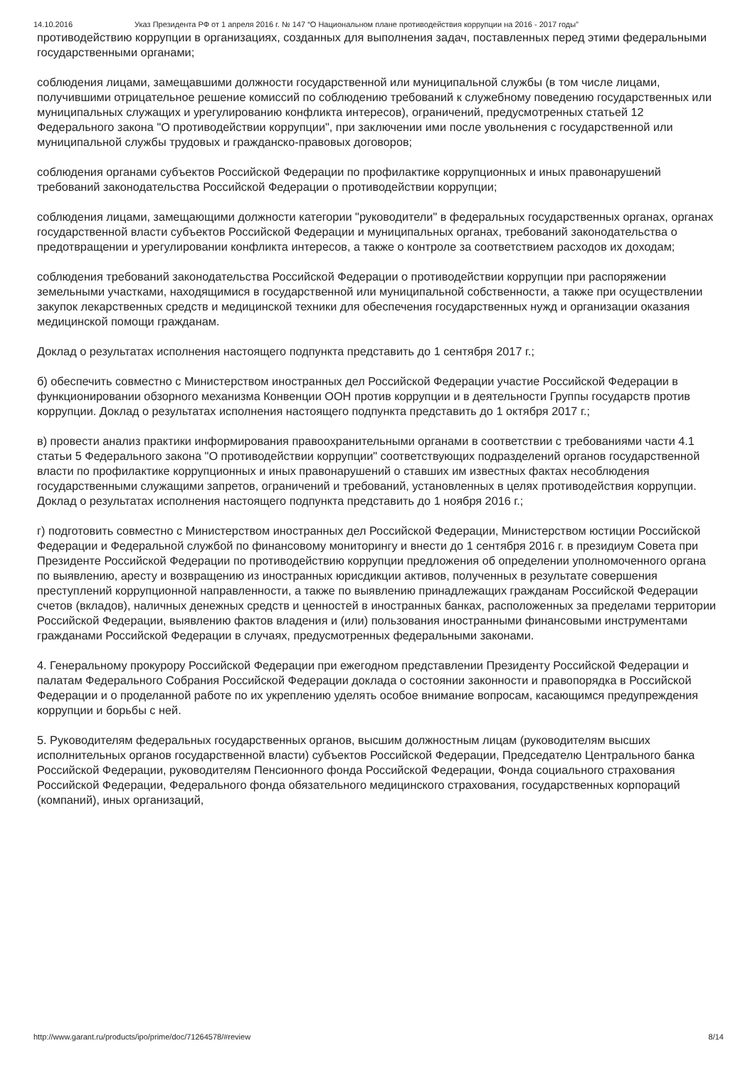14.10.2016 Указ Президента РФ от 1 апреля 2016 г. № 147 “О Национальном плане противодействия коррупции на 2016 - 2017 годы”
противодействию коррупции в организациях, созданных для выполнения задач, поставленных перед этими федеральными государственными органами;
соблюдения лицами, замещавшими должности государственной или муниципальной службы (в том числе лицами, получившими отрицательное решение комиссий по соблюдению требований к служебному поведению государственных или муниципальных служащих и урегулированию конфликта интересов), ограничений, предусмотренных статьей 12 Федерального закона "О противодействии коррупции", при заключении ими после увольнения с государственной или муниципальной службы трудовых и гражданско-правовых договоров;
соблюдения органами субъектов Российской Федерации по профилактике коррупционных и иных правонарушений требований законодательства Российской Федерации о противодействии коррупции;
соблюдения лицами, замещающими должности категории "руководители" в федеральных государственных органах, органах государственной власти субъектов Российской Федерации и муниципальных органах, требований законодательства о предотвращении и урегулировании конфликта интересов, а также о контроле за соответствием расходов их доходам;
соблюдения требований законодательства Российской Федерации о противодействии коррупции при распоряжении земельными участками, находящимися в государственной или муниципальной собственности, а также при осуществлении закупок лекарственных средств и медицинской техники для обеспечения государственных нужд и организации оказания медицинской помощи гражданам.
Доклад о результатах исполнения настоящего подпункта представить до 1 сентября 2017 г.;
б) обеспечить совместно с Министерством иностранных дел Российской Федерации участие Российской Федерации в функционировании обзорного механизма Конвенции ООН против коррупции и в деятельности Группы государств против коррупции. Доклад о результатах исполнения настоящего подпункта представить до 1 октября 2017 г.;
в) провести анализ практики информирования правоохранительными органами в соответствии с требованиями части 4.1 статьи 5 Федерального закона "О противодействии коррупции" соответствующих подразделений органов государственной власти по профилактике коррупционных и иных правонарушений о ставших им известных фактах несоблюдения государственными служащими запретов, ограничений и требований, установленных в целях противодействия коррупции. Доклад о результатах исполнения настоящего подпункта представить до 1 ноября 2016 г.;
г) подготовить совместно с Министерством иностранных дел Российской Федерации, Министерством юстиции Российской Федерации и Федеральной службой по финансовому мониторингу и внести до 1 сентября 2016 г. в президиум Совета при Президенте Российской Федерации по противодействию коррупции предложения об определении уполномоченного органа по выявлению, аресту и возвращению из иностранных юрисдикции активов, полученных в результате совершения преступлений коррупционной направленности, а также по выявлению принадлежащих гражданам Российской Федерации счетов (вкладов), наличных денежных средств и ценностей в иностранных банках, расположенных за пределами территории Российской Федерации, выявлению фактов владения и (или) пользования иностранными финансовыми инструментами гражданами Российской Федерации в случаях, предусмотренных федеральными законами.
4. Генеральному прокурору Российской Федерации при ежегодном представлении Президенту Российской Федерации и палатам Федерального Собрания Российской Федерации доклада о состоянии законности и правопорядка в Российской Федерации и о проделанной работе по их укреплению уделять особое внимание вопросам, касающимся предупреждения коррупции и борьбы с ней.
5. Руководителям федеральных государственных органов, высшим должностным лицам (руководителям высших исполнительных органов государственной власти) субъектов Российской Федерации, Председателю Центрального банка Российской Федерации, руководителям Пенсионного фонда Российской Федерации, Фонда социального страхования Российской Федерации, Федерального фонда обязательного медицинского страхования, государственных корпораций (компаний), иных организаций,
http://www.garant.ru/products/ipo/prime/doc/71264578/#review 8/14